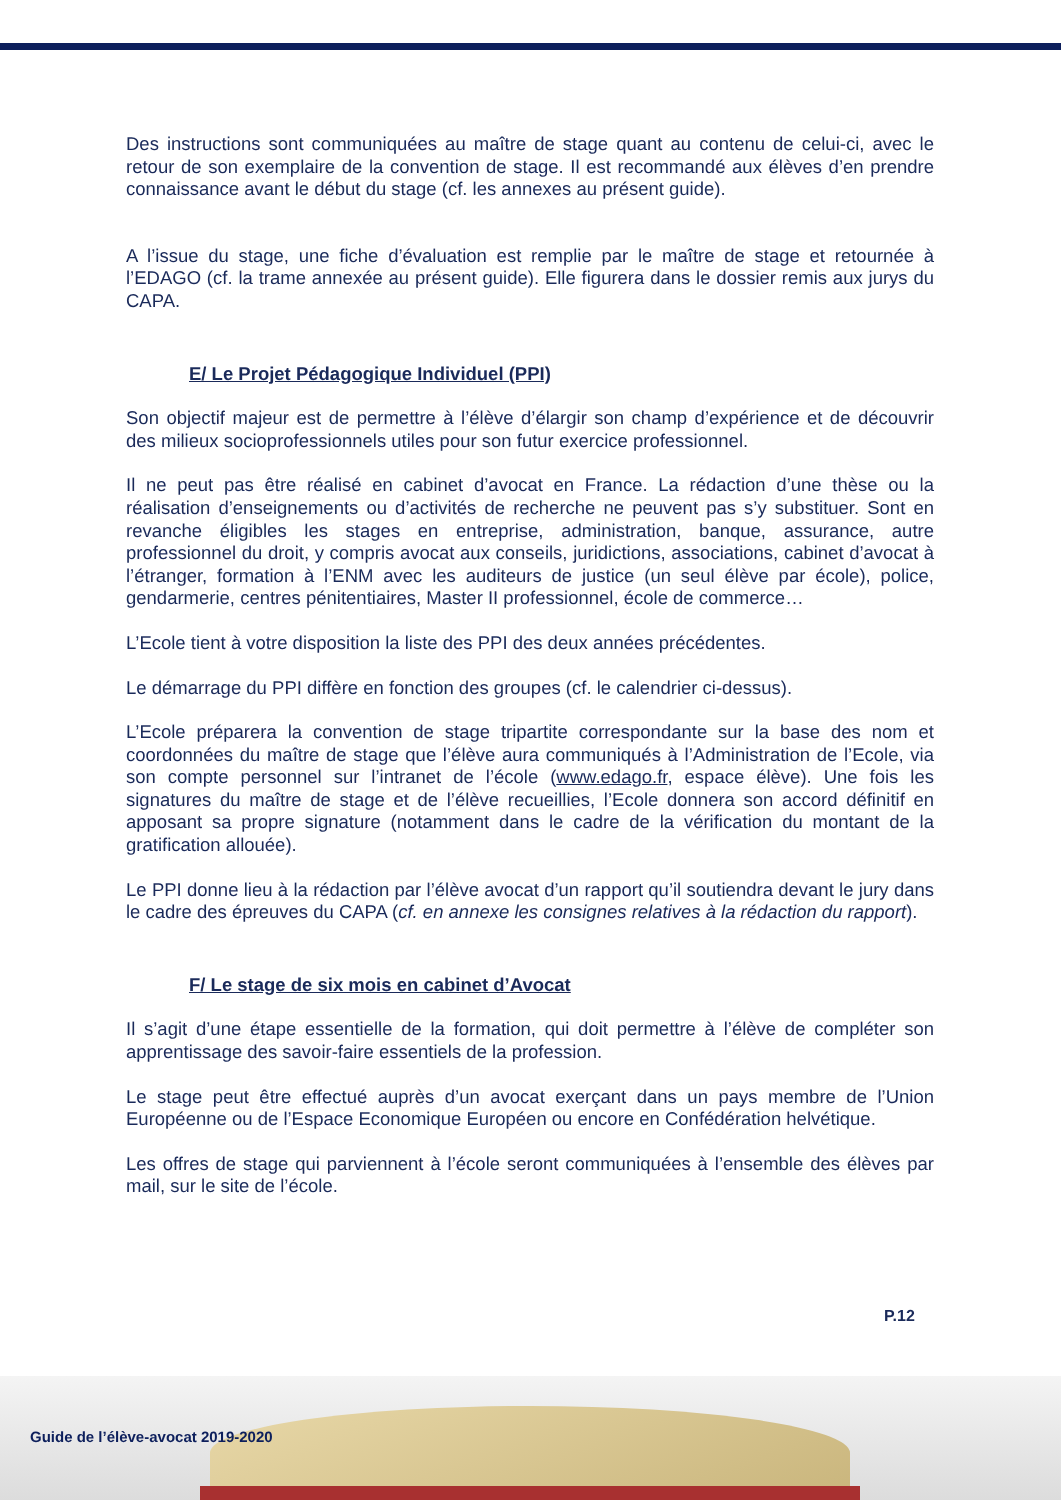Des instructions sont communiquées au maître de stage quant au contenu de celui-ci, avec le retour de son exemplaire de la convention de stage. Il est recommandé aux élèves d’en prendre connaissance avant le début du stage (cf. les annexes au présent guide).
A l’issue du stage, une fiche d’évaluation est remplie par le maître de stage et retournée à l’EDAGO (cf. la trame annexée au présent guide). Elle figurera dans le dossier remis aux jurys du CAPA.
E/ Le Projet Pédagogique Individuel (PPI)
Son objectif majeur est de permettre à l’élève d’élargir son champ d’expérience et de découvrir des milieux socioprofessionnels utiles pour son futur exercice professionnel.
Il ne peut pas être réalisé en cabinet d’avocat en France. La rédaction d’une thèse ou la réalisation d’enseignements ou d’activités de recherche ne peuvent pas s’y substituer. Sont en revanche éligibles les stages en entreprise, administration, banque, assurance, autre professionnel du droit, y compris avocat aux conseils, juridictions, associations, cabinet d’avocat à l’étranger, formation à l’ENM avec les auditeurs de justice (un seul élève par école), police, gendarmerie, centres pénitentiaires, Master II professionnel, école de commerce…
L’Ecole tient à votre disposition la liste des PPI des deux années précédentes.
Le démarrage du PPI diffère en fonction des groupes (cf. le calendrier ci-dessus).
L’Ecole préparera la convention de stage tripartite correspondante sur la base des nom et coordonnées du maître de stage que l’élève aura communiqués à l’Administration de l’Ecole, via son compte personnel sur l’intranet de l’école (www.edago.fr, espace élève). Une fois les signatures du maître de stage et de l’élève recueillies, l’Ecole donnera son accord définitif en apposant sa propre signature (notamment dans le cadre de la vérification du montant de la gratification allouée).
Le PPI donne lieu à la rédaction par l’élève avocat d’un rapport qu’il soutiendra devant le jury dans le cadre des épreuves du CAPA (cf. en annexe les consignes relatives à la rédaction du rapport).
F/ Le stage de six mois en cabinet d’Avocat
Il s’agit d’une étape essentielle de la formation, qui doit permettre à l’élève de compléter son apprentissage des savoir-faire essentiels de la profession.
Le stage peut être effectué auprès d’un avocat exerçant dans un pays membre de l’Union Européenne ou de l’Espace Economique Européen ou encore en Confédération helvétique.
Les offres de stage qui parviennent à l’école seront communiquées à l’ensemble des élèves par mail, sur le site de l’école.
P.12
Guide de l’élève-avocat 2019-2020